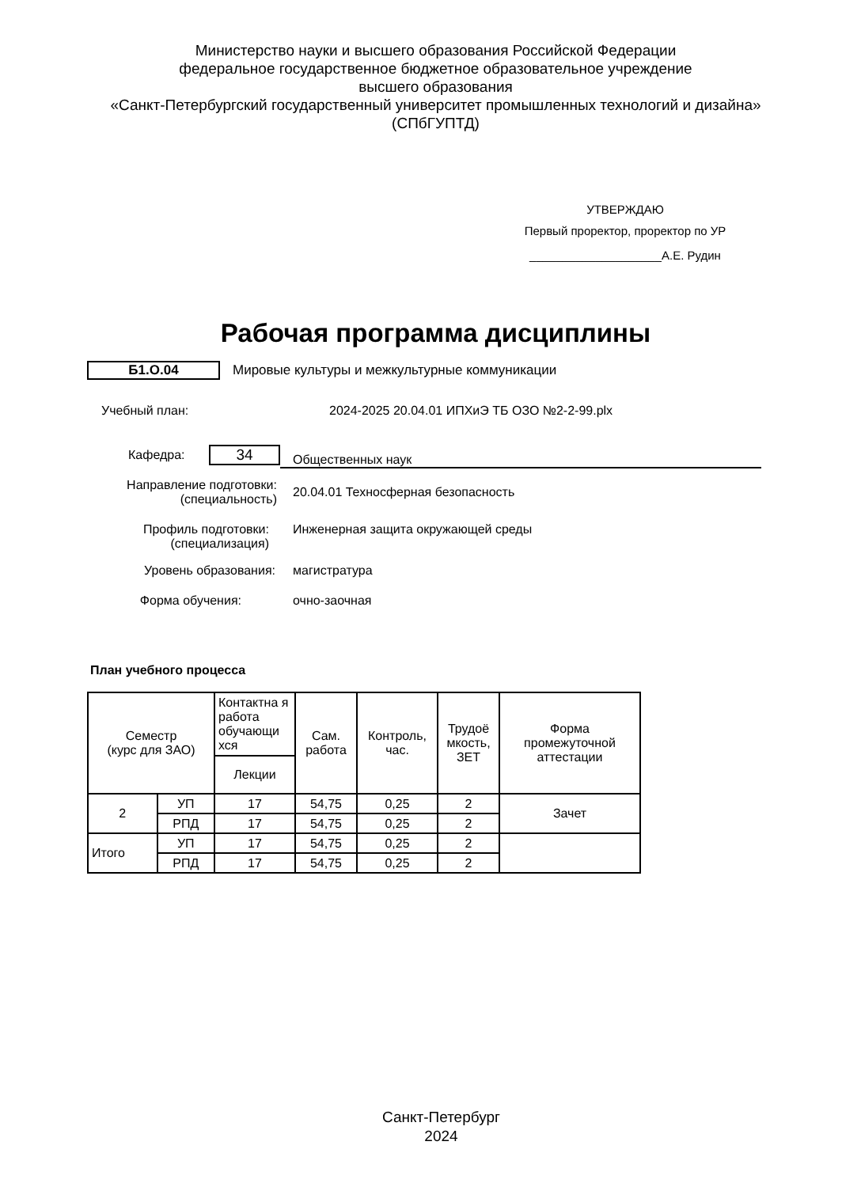Министерство науки и высшего образования Российской Федерации
федеральное государственное бюджетное образовательное учреждение
высшего образования
«Санкт-Петербургский государственный университет промышленных технологий и дизайна»
(СПбГУПТД)
УТВЕРЖДАЮ
Первый проректор, проректор по УР
____________________А.Е. Рудин
Рабочая программа дисциплины
Б1.О.04
Мировые культуры и межкультурные коммуникации
Учебный план:
2024-2025 20.04.01 ИПХиЭ ТБ ОЗО №2-2-99.plx
Кафедра:
34
Общественных наук
Направление подготовки:
(специальность)
20.04.01 Техносферная безопасность
Профиль подготовки:
(специализация)
Инженерная защита окружающей среды
Уровень образования: магистратура
Форма обучения: очно-заочная
План учебного процесса
| Семестр (курс для ЗАО) | | Контактна я работа обучающи хся | Сам. работа | Контроль, час. | Трудоё мкость, ЗЕТ | Форма промежуточной аттестации |
| --- | --- | --- | --- | --- | --- | --- |
| | | Лекции | | | | |
| 2 | УП | 17 | 54,75 | 0,25 | 2 | Зачет |
| | РПД | 17 | 54,75 | 0,25 | 2 | |
| Итого | УП | 17 | 54,75 | 0,25 | 2 | |
| | РПД | 17 | 54,75 | 0,25 | 2 | |
Санкт-Петербург
2024